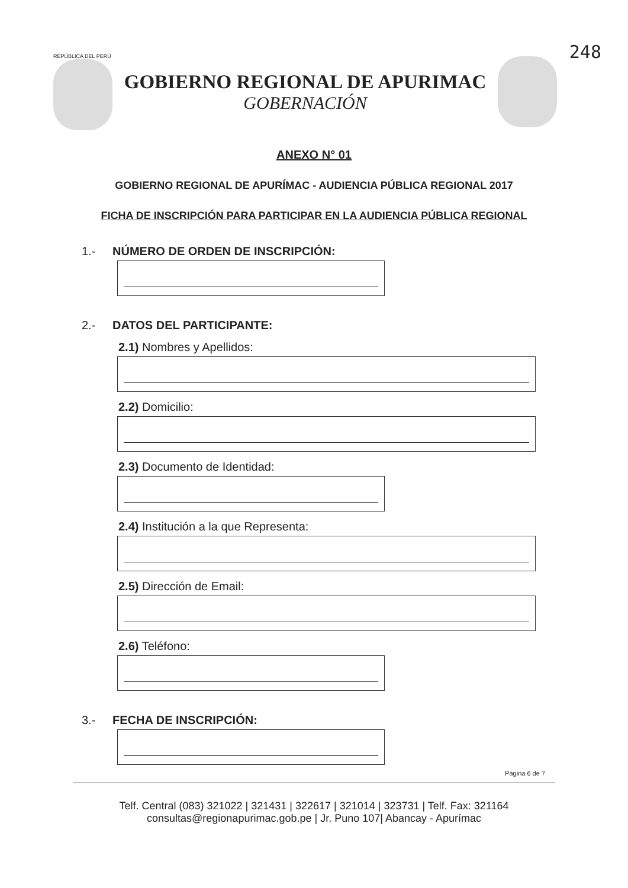248
REPÚBLICA DEL PERÚ
GOBIERNO REGIONAL DE APURIMAC
GOBERNACIÓN
ANEXO N° 01
GOBIERNO REGIONAL DE APURÍMAC - AUDIENCIA PÚBLICA REGIONAL 2017
FICHA DE INSCRIPCIÓN PARA PARTICIPAR EN LA AUDIENCIA PÚBLICA REGIONAL
1.- NÚMERO DE ORDEN DE INSCRIPCIÓN:
2.- DATOS DEL PARTICIPANTE:
2.1) Nombres y Apellidos:
2.2) Domicilio:
2.3) Documento de Identidad:
2.4) Institución a la que Representa:
2.5) Dirección de Email:
2.6) Teléfono:
3.- FECHA DE INSCRIPCIÓN:
Página 6 de 7
Telf. Central (083) 321022 | 321431 | 322617 | 321014 | 323731 | Telf. Fax: 321164
consultas@regionapurimac.gob.pe | Jr. Puno 107| Abancay - Apurímac